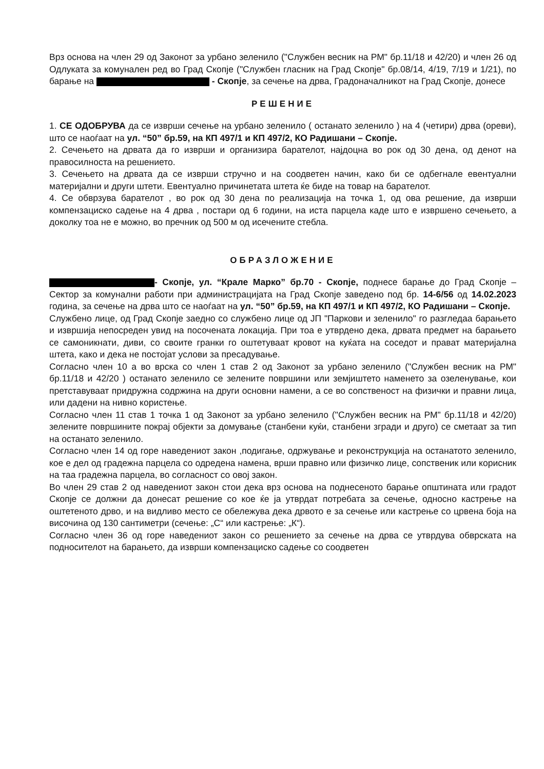Врз основа на член 29 од Законот за урбано зеленило ("Службен весник на РМ" бр.11/18 и 42/20) и член 26 од Одлуката за комунален ред во Град Скопје ("Службен гласник на Град Скопје" бр.08/14, 4/19, 7/19 и 1/21), по барање на - Скопје, за сечење на дрва, Градоначалникот на Град Скопје, донесе
РЕШЕНИЕ
1. СЕ ОДОБРУВА да се изврши сечење на урбано зеленило ( останато зеленило ) на 4 (четири) дрва (ореви), што се наоѓаат на ул. “50” бр.59, на КП 497/1 и КП 497/2, КО Радишани – Скопје.
2. Сечењето на дрвата да го изврши и организира барателот, најдоцна во рок од 30 дена, од денот на правосилноста на решението.
3. Сечењето на дрвата да се изврши стручно и на соодветен начин, како би се одбегнале евентуални материјални и други штети. Евентуално причинетата штета ќе биде на товар на барателот.
4. Се обврзува барателот , во рок од 30 дена по реализација на точка 1, од ова решение, да изврши компензациско садење на 4 дрва , постари од 6 години, на иста парцела каде што е извршено сечењето, а доколку тоа не е можно, во пречник од 500 м од исечените стебла.
ОБРАЗЛОЖЕНИЕ
- Скопје, ул. “Крале Марко” бр.70 - Скопје, поднесе барање до Град Скопје – Сектор за комунални работи при администрацијата на Град Скопје заведено под бр. 14-6/56 од 14.02.2023 година, за сечење на дрва што се наоѓаат на ул. “50” бр.59, на КП 497/1 и КП 497/2, КО Радишани – Скопје.
Службено лице, од Град Скопје заедно со службено лице од ЈП "Паркови и зеленило" го разгледаа барањето и извршија непосреден увид на посочената локација. При тоа е утврдено дека, дрвата предмет на барањето се самоникнати, диви, со своите гранки го оштетуваат кровот на куќата на соседот и прават материјална штета, како и дека не постојат услови за пресадување.
Согласно член 10 а во врска со член 1 став 2 од Законот за урбано зеленило ("Службен весник на РМ" бр.11/18 и 42/20 ) останато зеленило се зелените површини или земјиштето наменето за озеленување, кои претставуваат придружна содржина на други основни намени, а се во сопственост на физички и правни лица, или дадени на нивно користење.
Согласно член 11 став 1 точка 1 од Законот за урбано зеленило ("Службен весник на РМ" бр.11/18 и 42/20) зелените површините покрај објекти за домување (станбени куќи, станбени згради и друго) се сметаат за тип на останато зеленило.
Согласно член 14 од горе наведениот закон ,подигање, одржување и реконструкција на останатото зеленило, кое е дел од градежна парцела со одредена намена, врши правно или физичко лице, сопственик или корисник на таа градежна парцела, во согласност со овој закон.
Во член 29 став 2 од наведениот закон стои дека врз основа на поднесеното барање општината или градот Скопје се должни да донесат решение со кое ќе ја утврдат потребата за сечење, односно кастрење на оштетеното дрво, и на видливо место се обележува дека дрвото е за сечење или кастрење со црвена боја на височина од 130 сантиметри (сечење: „С“ или кастрење: „К“).
Согласно член 36 од горе наведениот закон со решението за сечење на дрва се утврдува обврската на подносителот на барањето, да изврши компензациско садење со соодветен